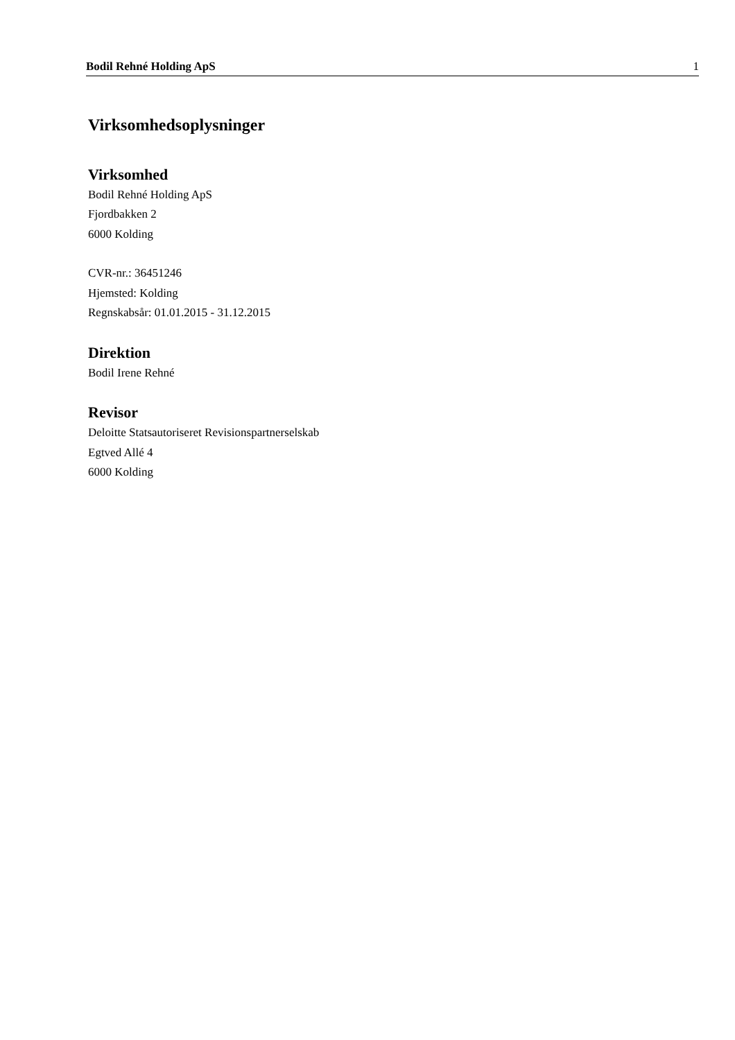Bodil Rehné Holding ApS 1
Virksomhedsoplysninger
Virksomhed
Bodil Rehné Holding ApS
Fjordbakken 2
6000 Kolding
CVR-nr.: 36451246
Hjemsted: Kolding
Regnskabsår: 01.01.2015 - 31.12.2015
Direktion
Bodil Irene Rehné
Revisor
Deloitte Statsautoriseret Revisionspartnerselskab
Egtved Allé 4
6000 Kolding